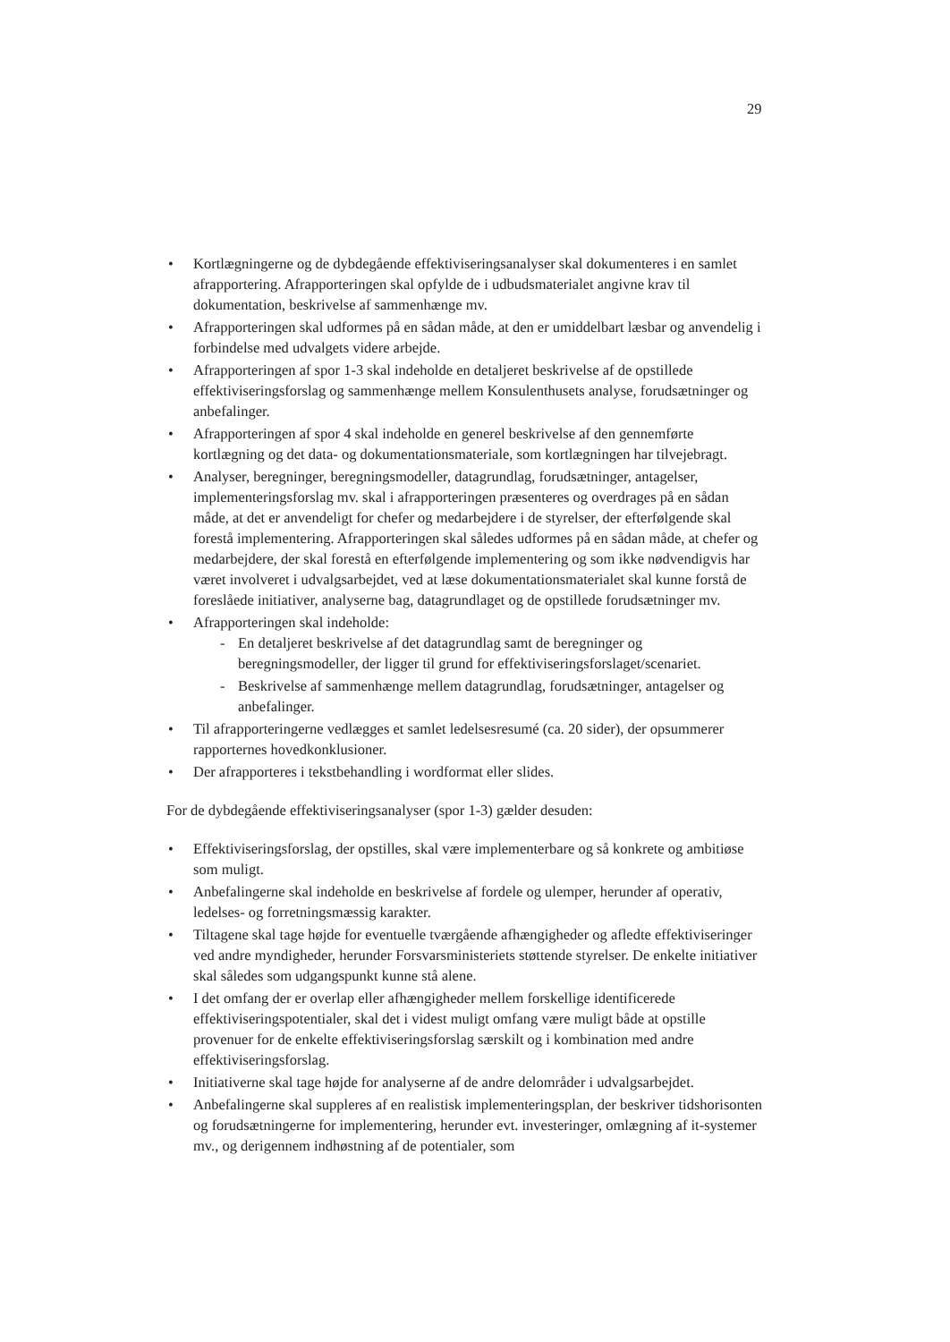29
• Kortlægningerne og de dybdegående effektiviseringsanalyser skal dokumenteres i en samlet afrapportering. Afrapporteringen skal opfylde de i udbudsmaterialet angivne krav til dokumentation, beskrivelse af sammenhænge mv.
• Afrapporteringen skal udformes på en sådan måde, at den er umiddelbart læsbar og anvendelig i forbindelse med udvalgets videre arbejde.
• Afrapporteringen af spor 1-3 skal indeholde en detaljeret beskrivelse af de opstillede effektiviseringsforslag og sammenhænge mellem Konsulenthusets analyse, forudsætninger og anbefalinger.
• Afrapporteringen af spor 4 skal indeholde en generel beskrivelse af den gennemførte kortlægning og det data- og dokumentationsmateriale, som kortlægningen har tilvejebragt.
• Analyser, beregninger, beregningsmodeller, datagrundlag, forudsætninger, antagelser, implementeringsforslag mv. skal i afrapporteringen præsenteres og overdrages på en sådan måde, at det er anvendeligt for chefer og medarbejdere i de styrelser, der efterfølgende skal forestå implementering. Afrapporteringen skal således udformes på en sådan måde, at chefer og medarbejdere, der skal forestå en efterfølgende implementering og som ikke nødvendigvis har været involveret i udvalgsarbejdet, ved at læse dokumentationsmaterialet skal kunne forstå de foreslåede initiativer, analyserne bag, datagrundlaget og de opstillede forudsætninger mv.
• Afrapporteringen skal indeholde:
- En detaljeret beskrivelse af det datagrundlag samt de beregninger og beregningsmodeller, der ligger til grund for effektiviseringsforslaget/scenariet.
- Beskrivelse af sammenhænge mellem datagrundlag, forudsætninger, antagelser og anbefalinger.
• Til afrapporteringerne vedlægges et samlet ledelsesresumé (ca. 20 sider), der opsummerer rapporternes hovedkonklusioner.
• Der afrapporteres i tekstbehandling i wordformat eller slides.
For de dybdegående effektiviseringsanalyser (spor 1-3) gælder desuden:
• Effektiviseringsforslag, der opstilles, skal være implementerbare og så konkrete og ambitiøse som muligt.
• Anbefalingerne skal indeholde en beskrivelse af fordele og ulemper, herunder af operativ, ledelses- og forretningsmæssig karakter.
• Tiltagene skal tage højde for eventuelle tværgående afhængigheder og afledte effektiviseringer ved andre myndigheder, herunder Forsvarsministeriets støttende styrelser. De enkelte initiativer skal således som udgangspunkt kunne stå alene.
• I det omfang der er overlap eller afhængigheder mellem forskellige identificerede effektiviseringspotentialer, skal det i videst muligt omfang være muligt både at opstille provenuer for de enkelte effektiviseringsforslag særskilt og i kombination med andre effektiviseringsforslag.
• Initiativerne skal tage højde for analyserne af de andre delområder i udvalgsarbejdet.
• Anbefalingerne skal suppleres af en realistisk implementeringsplan, der beskriver tidshorisonten og forudsætningerne for implementering, herunder evt. investeringer, omlægning af it-systemer mv., og derigennem indhøstning af de potentialer, som